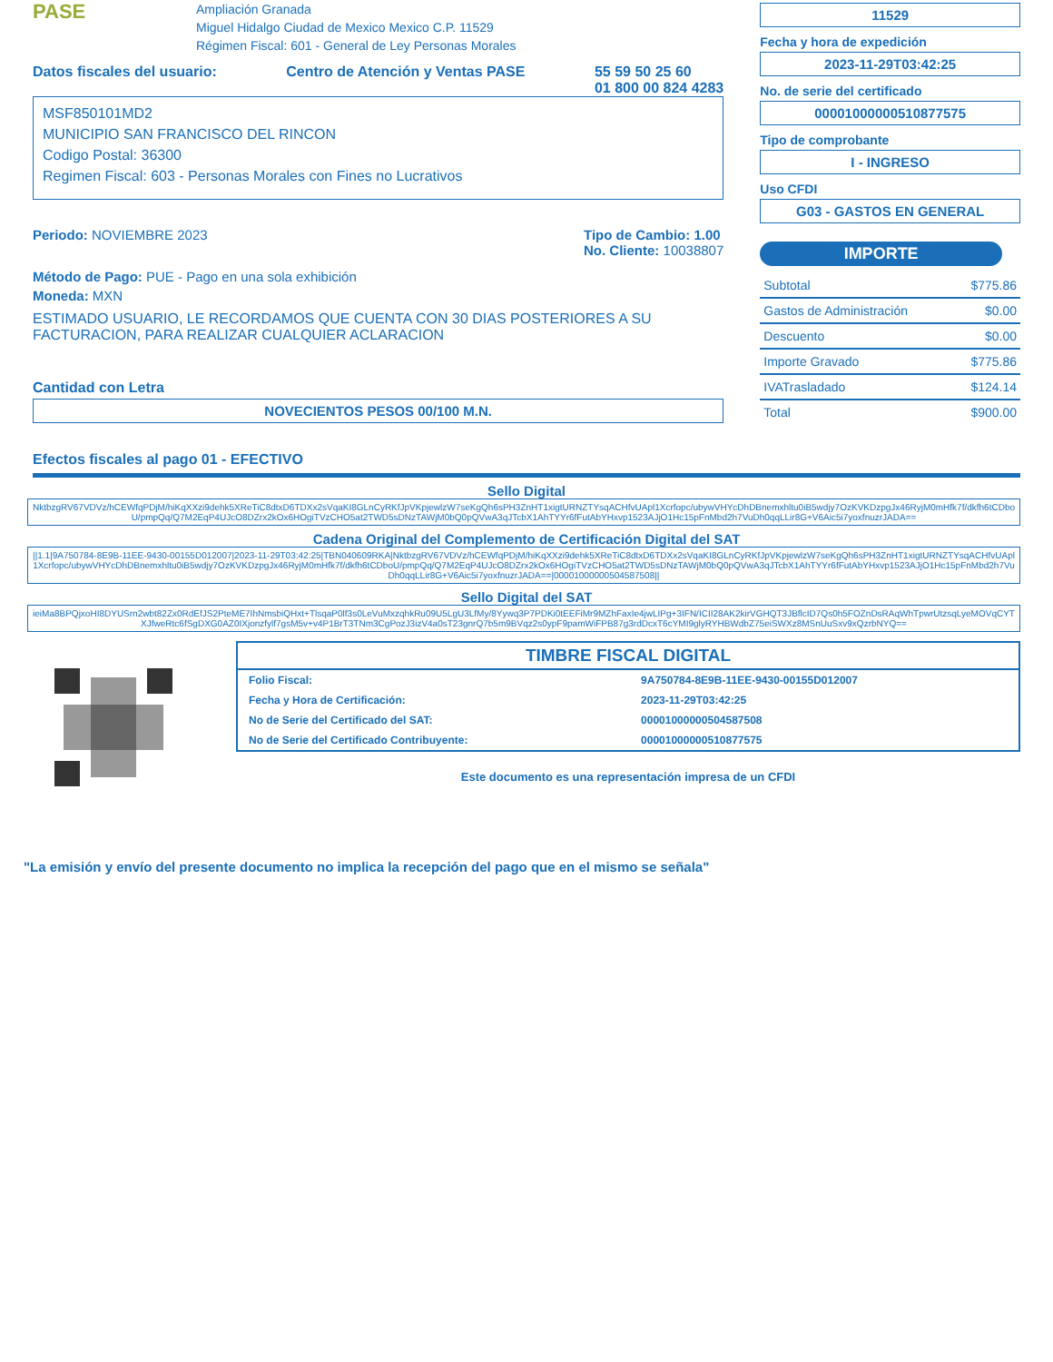PASE Ampliación Granada
Miguel Hidalgo Ciudad de Mexico Mexico C.P. 11529
Régimen Fiscal: 601 - General de Ley Personas Morales
Datos fiscales del usuario: Centro de Atención y Ventas PASE 55 59 50 25 60
01 800 00 824 4283
MSF850101MD2
MUNICIPIO SAN FRANCISCO DEL RINCON
Codigo Postal: 36300
Regimen Fiscal: 603 - Personas Morales con Fines no Lucrativos
Periodo: NOVIEMBRE 2023 Tipo de Cambio: 1.00
No. Cliente: 10038807
Método de Pago: PUE - Pago en una sola exhibición
Moneda: MXN
ESTIMADO USUARIO, LE RECORDAMOS QUE CUENTA CON 30 DIAS POSTERIORES A SU FACTURACION, PARA REALIZAR CUALQUIER ACLARACION
Cantidad con Letra
NOVECIENTOS PESOS 00/100 M.N.
11529
Fecha y hora de expedición
2023-11-29T03:42:25
No. de serie del certificado
00001000000510877575
Tipo de comprobante
I - INGRESO
Uso CFDI
G03 - GASTOS EN GENERAL
IMPORTE
| Subtotal | $775.86 |
| Gastos de Administración | $0.00 |
| Descuento | $0.00 |
| Importe Gravado | $775.86 |
| IVATrasladado | $124.14 |
| Total | $900.00 |
Efectos fiscales al pago 01 - EFECTIVO
Sello Digital
NktbzgRV67VDVz/hCEWfqPDjM/hiKqXXzi9dehk5XReTiC8dtxD6TDXx2sVqaKI8GLnCyRKfJpVKpjewlzW7seKgQh6sPH3ZnHT1xigtURNZTYsqACHfvUApl1Xcrfopc/ubywVHYcDhDBnemxhltu0iB5wdjy7OzKVKDzpgJx46RyjM0mHfk7f/dkfh6tCDboU/pmpQq/Q7M2EqP4UJcO8DZrx2kOx6HOgiTVzCHO5at2TWD5sDNzTAWjM0bQ0pQVwA3qJTcbX1AhTYYr6fFutAbYHxvp1523AJjO1Hc15pFnMbd2h7VuDh0qqLLir8G+V6Aic5i7yoxfnuzrJADA==
Cadena Original del Complemento de Certificación Digital del SAT
||1.1|9A750784-8E9B-11EE-9430-00155D012007|2023-11-29T03:42:25|TBN040609RKA|NktbzgRV67VDVz/hCEWfqPDjM/hiKqXXzi9dehk5XReTiC8dtxD6TDXx2sVqaKI8GLnCyRKfJpVKpjewlzW7seKgQh6sPH3ZnHT1xigtURNZTYsqACHfvUApl1Xcrfopc/ubywVHYcDhDBnemxhltu0iB5wdjy7OzKVKDzpgJx46RyjM0mHfk7f/dkfh6tCDboU/pmpQq/Q7M2EqP4UJcO8DZrx2kOx6HOgiTVzCHO5at2TWD5sDNzTAWjM0bQ0pQVwA3qJTcbX1AhTYYr6fFutAbYHxvp1523AJjO1Hc15pFnMbd2h7VuDh0qqLLir8G+V6Aic5i7yoxfnuzrJADA==|00001000000504587508||
Sello Digital del SAT
ieiMa8BPQjxoHI8DYUSrn2wbt82Zx0RdEfJS2PteME7IhNmsbiQHxt+TlsqaP0lf3s0LeVuMxzqhkRu09U5LgU3LfMy/8Yywq3P7PDKi0tEEFiMr9MZhFaxIe4jwLIPg+3IFN/ICII28AK2kirVGHQT3JBflcID7Qs0h5FOZnDsRAqWhTpwrUtzsqLyeMOVqCYTXJfweRtc6fSgDXG0AZ0IXjonzfylf7gsM5v+v4P1BrT3TNm3CgPozJ3izV4a0sT23gnrQ7b5m9BVqz2s0ypF9pamWiFPB87g3rdDcxT6cYMI9glyRYHBWdbZ75eiSWXz8MSnUuSxv9xQzrbNYQ==
TIMBRE FISCAL DIGITAL
| Folio Fiscal: | 9A750784-8E9B-11EE-9430-00155D012007 |
| Fecha y Hora de Certificación: | 2023-11-29T03:42:25 |
| No de Serie del Certificado del SAT: | 00001000000504587508 |
| No de Serie del Certificado Contribuyente: | 00001000000510877575 |
Este documento es una representación impresa de un CFDI
"La emisión y envío del presente documento no implica la recepción del pago que en el mismo se señala"